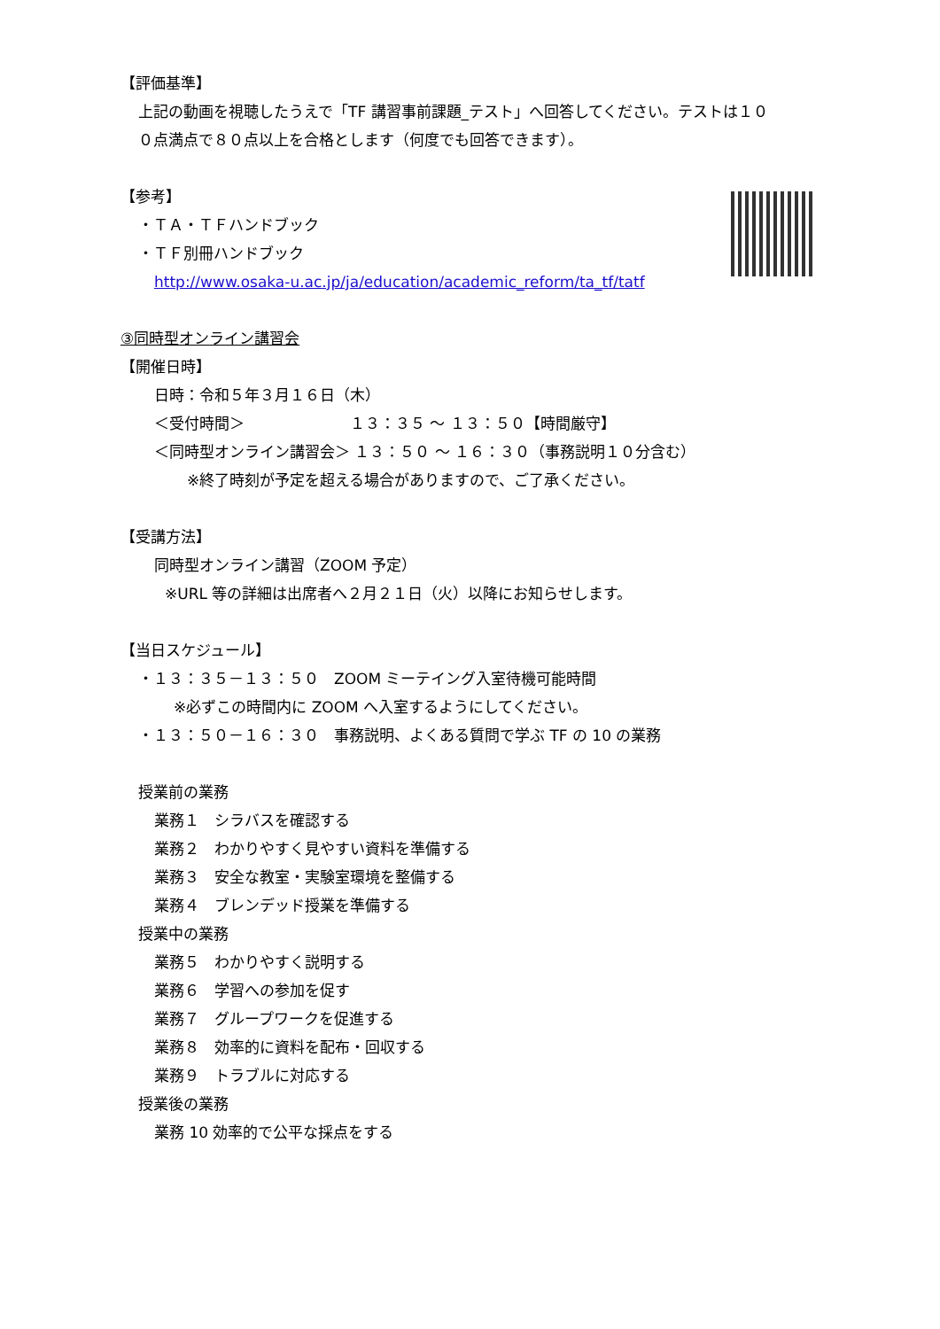【評価基準】
上記の動画を視聴したうえで「TF 講習事前課題_テスト」へ回答してください。テストは１０
０点満点で８０点以上を合格とします（何度でも回答できます）。
【参考】
・ＴＡ・ＴＦハンドブック
・ＴＦ別冊ハンドブック
http://www.osaka-u.ac.jp/ja/education/academic_reform/ta_tf/tatf
③同時型オンライン講習会
【開催日時】
日時：令和５年３月１６日（木）
＜受付時間＞　　　　　　　１３：３５ ～ １３：５０【時間厳守】
＜同時型オンライン講習会＞ １３：５０ ～ １６：３０（事務説明１０分含む）
※終了時刻が予定を超える場合がありますので、ご了承ください。
【受講方法】
同時型オンライン講習（ZOOM 予定）
※URL 等の詳細は出席者へ２月２１日（火）以降にお知らせします。
【当日スケジュール】
・１３：３５－１３：５０　ZOOM ミーテイング入室待機可能時間
※必ずこの時間内に ZOOM へ入室するようにしてください。
・１３：５０－１６：３０　事務説明、よくある質問で学ぶ TF の 10 の業務
授業前の業務
業務１　シラバスを確認する
業務２　わかりやすく見やすい資料を準備する
業務３　安全な教室・実験室環境を整備する
業務４　ブレンデッド授業を準備する
授業中の業務
業務５　わかりやすく説明する
業務６　学習への参加を促す
業務７　グループワークを促進する
業務８　効率的に資料を配布・回収する
業務９　トラブルに対応する
授業後の業務
業務 10 効率的で公平な採点をする